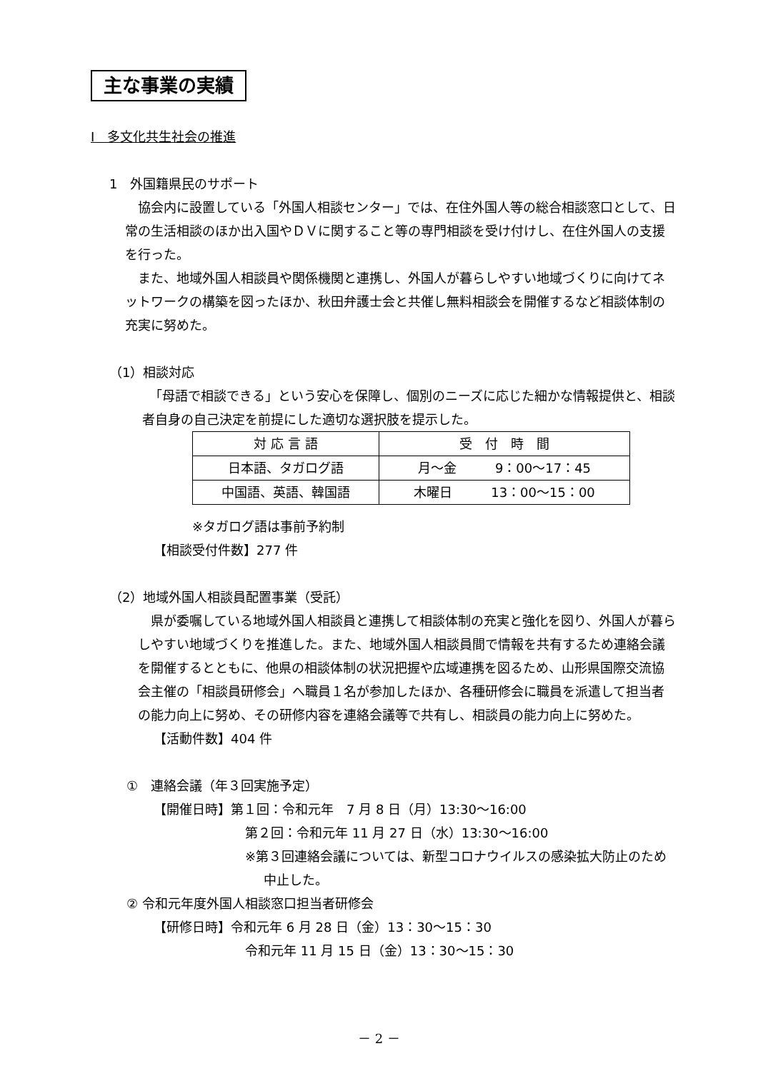主な事業の実績
Ⅰ　多文化共生社会の推進
1　外国籍県民のサポート
協会内に設置している「外国人相談センター」では、在住外国人等の総合相談窓口として、日常の生活相談のほか出入国やＤＶに関すること等の専門相談を受け付けし、在住外国人の支援を行った。
また、地域外国人相談員や関係機関と連携し、外国人が暮らしやすい地域づくりに向けてネットワークの構築を図ったほか、秋田弁護士会と共催し無料相談会を開催するなど相談体制の充実に努めた。
（1）相談対応
「母語で相談できる」という安心を保障し、個別のニーズに応じた細かな情報提供と、相談者自身の自己決定を前提にした適切な選択肢を提示した。
| 対 応 言 語 | 受 付 時 間 |
| 日本語、タガログ語 | 月～金 9：00～17：45 |
| 中国語、英語、韓国語 | 木曜日 13：00～15：00 |
※タガログ語は事前予約制
【相談受付件数】277 件
（2）地域外国人相談員配置事業（受託）
県が委嘱している地域外国人相談員と連携して相談体制の充実と強化を図り、外国人が暮らしやすい地域づくりを推進した。また、地域外国人相談員間で情報を共有するため連絡会議を開催するとともに、他県の相談体制の状況把握や広域連携を図るため、山形県国際交流協会主催の「相談員研修会」へ職員１名が参加したほか、各種研修会に職員を派遣して担当者の能力向上に努め、その研修内容を連絡会議等で共有し、相談員の能力向上に努めた。
【活動件数】404 件
①　連絡会議（年３回実施予定）
【開催日時】第１回：令和元年　7 月 8 日（月）13:30～16:00
第２回：令和元年 11 月 27 日（水）13:30～16:00
※第３回連絡会議については、新型コロナウイルスの感染拡大防止のため中止した。
② 令和元年度外国人相談窓口担当者研修会
【研修日時】令和元年 6 月 28 日（金）13：30～15：30
令和元年 11 月 15 日（金）13：30～15：30
－ 2 －